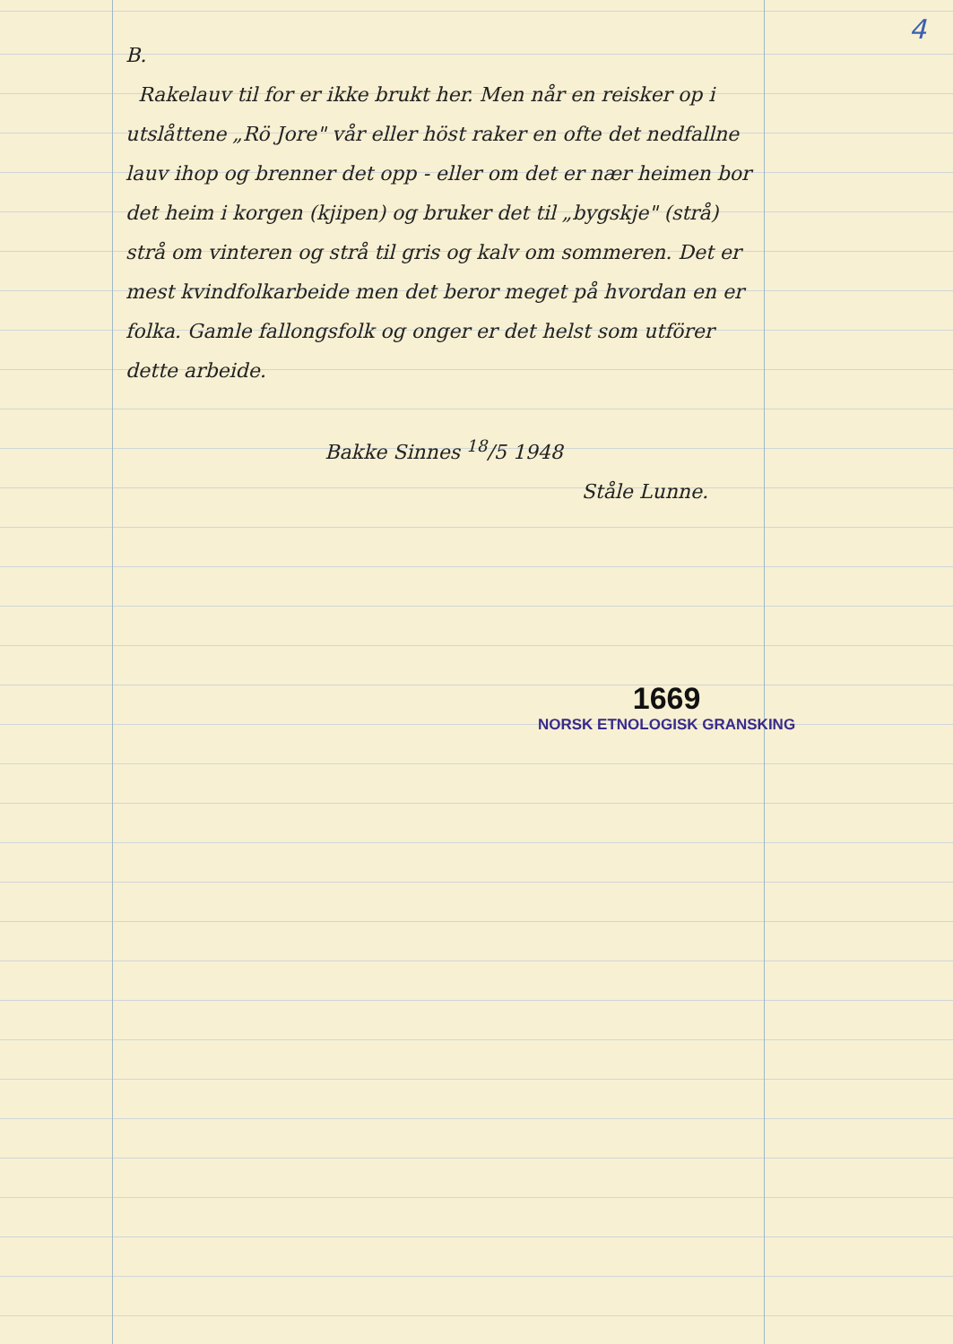4
B.
Rakelauv til for er ikke brukt her. Men når en reisker op i utslåttene „Rö Jore" vår eller höst raker en ofte det nedfallne lauv ihop og brenner det opp - eller om det er nær heimen bor det heim i korgen (kjipen) og bruker det til „bygskje" (strå) strå om vinteren og strå til gris og kalv om sommeren. Det er mest kvindfolkarbeide men det beror meget på hvordan en er folka. Gamle fallongsfolk og onger er det helst som utförer dette arbeide.
Bakke Sinnes <sup>18</sup>/5 1948
Ståle Lunne.
1669
NORSK ETNOLOGISK GRANSKING